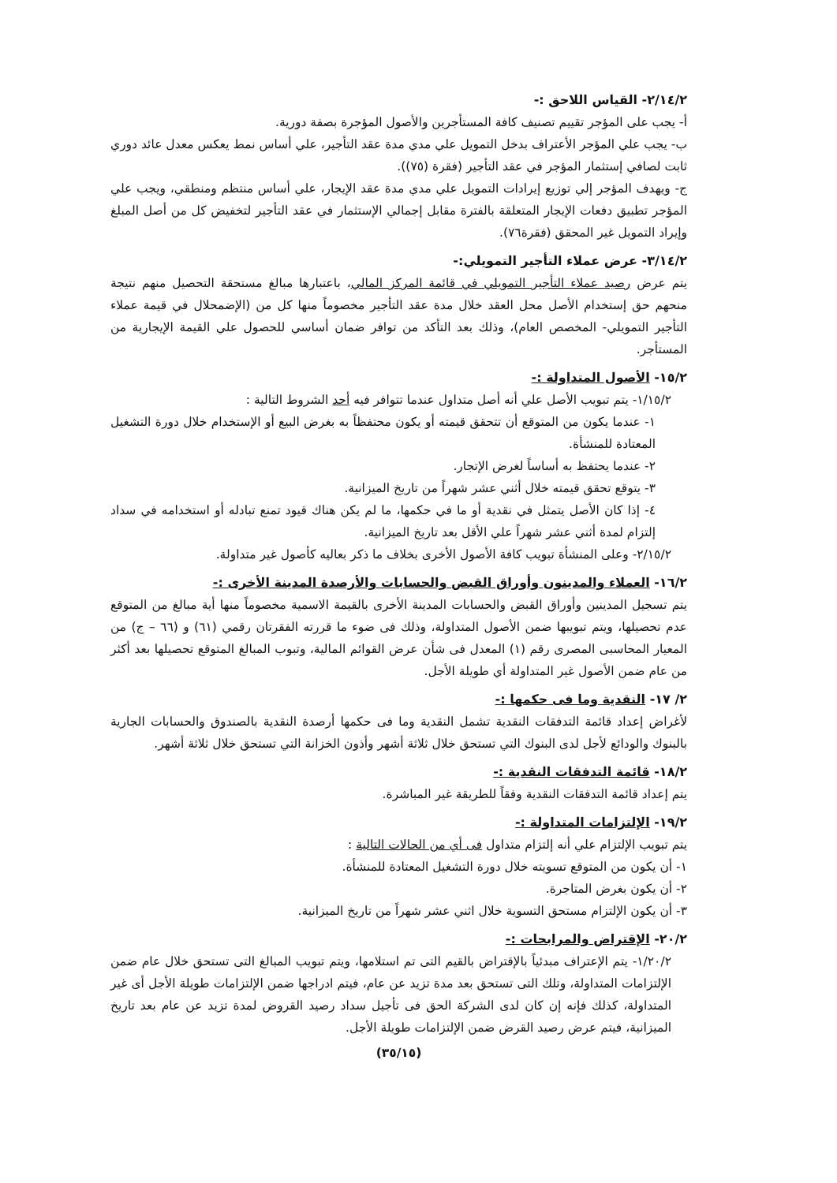٢/١٤/٢- القياس اللاحق :-
أ- يجب على المؤجر تقييم تصنيف كافة المستأجرين والأصول المؤجرة بصفة دورية.
ب- يجب علي المؤجر الأعتراف بدخل التمويل علي مدي مدة عقد التأجير، علي أساس نمط يعكس معدل عائد دوري ثابت لصافي إستثمار المؤجر في عقد التأجير (فقرة (٧٥)).
ج- ويهدف المؤجر إلي توزيع إيرادات التمويل علي مدي مدة عقد الإيجار، علي أساس منتظم ومنطقي، ويجب علي المؤجر تطبيق دفعات الإيجار المتعلقة بالفترة مقابل إجمالي الإستثمار في عقد التأجير لتخفيض كل من أصل المبلغ وإيراد التمويل غير المحقق (فقرة٧٦).
٣/١٤/٢- عرض عملاء التأجير التمويلي:-
يتم عرض رصيد عملاء التأجير التمويلي في قائمة المركز المالي، باعتبارها مبالغ مستحقة التحصيل منهم نتيجة منحهم حق إستخدام الأصل محل العقد خلال مدة عقد التأجير مخصوماً منها كل من (الإضمحلال في قيمة عملاء التأجير التمويلي- المخصص العام)، وذلك بعد التأكد من توافر ضمان أساسي للحصول علي القيمة الإيجارية من المستأجر.
١٥/٢- الأصول المتداولة :-
١/١٥/٢- يتم تبويب الأصل علي أنه أصل متداول عندما تتوافر فيه أحد الشروط التالية :
١- عندما يكون من المتوقع أن تتحقق قيمته أو يكون محتفظاً به بغرض البيع أو الإستخدام خلال دورة التشغيل المعتادة للمنشأة.
٢- عندما يحتفظ به أساساً لغرض الإتجار.
٣- يتوقع تحقق قيمته خلال أثني عشر شهراً من تاريخ الميزانية.
٤- إذا كان الأصل يتمثل في نقدية أو ما في حكمها، ما لم يكن هناك قيود تمنع تبادله أو استخدامه في سداد إلتزام لمدة أثني عشر شهراً علي الأقل بعد تاريخ الميزانية.
٢/١٥/٢- وعلى المنشأة تبويب كافة الأصول الأخرى بخلاف ما ذكر بعاليه كأصول غير متداولة.
١٦/٢- العملاء والمدينون وأوراق القبض والحسابات والأرصدة المدينة الأخرى :-
يتم تسجيل المدينين وأوراق القبض والحسابات المدينة الأخرى بالقيمة الاسمية مخصوماً منها أية مبالغ من المتوقع عدم تحصيلها، ويتم تبويبها ضمن الأصول المتداولة، وذلك فى ضوء ما قررته الفقرتان رقمي (٦١) و (٦٦ – ج) من المعيار المحاسبى المصرى رقم (١) المعدل فى شأن عرض القوائم المالية، وتبوب المبالغ المتوقع تحصيلها بعد أكثر من عام ضمن الأصول غير المتداولة أي طويلة الأجل.
٢/ ١٧- النقدية وما فى حكمها :-
لأغراض إعداد قائمة التدفقات النقدية تشمل النقدية وما فى حكمها أرصدة النقدية بالصندوق والحسابات الجارية بالبنوك والودائع لأجل لدى البنوك التي تستحق خلال ثلاثة أشهر وأذون الخزانة التي تستحق خلال ثلاثة أشهر.
١٨/٢- قائمة التدفقات النقدية :-
يتم إعداد قائمة التدفقات النقدية وفقاً للطريقة غير المباشرة.
١٩/٢- الإلتزامات المتداولة :-
يتم تبويب الإلتزام علي أنه إلتزام متداول فى أي من الحالات التالية :
١- أن يكون من المتوقع تسويته خلال دورة التشغيل المعتادة للمنشأة.
٢- أن يكون بغرض المتاجرة.
٣- أن يكون الإلتزام مستحق التسوية خلال اثني عشر شهراً من تاريخ الميزانية.
٢٠/٢- الإقتراض والمرابحات :-
١/٢٠/٢- يتم الإعتراف مبدئياً بالإقتراض بالقيم التى تم استلامها، ويتم تبويب المبالغ التى تستحق خلال عام ضمن الإلتزامات المتداولة، وتلك التى تستحق بعد مدة تزيد عن عام، فيتم ادراجها ضمن الإلتزامات طويلة الأجل أى غير المتداولة، كذلك فإنه إن كان لدى الشركة الحق فى تأجيل سداد رصيد القروض لمدة تزيد عن عام بعد تاريخ الميزانية، فيتم عرض رصيد القرض ضمن الإلتزامات طويلة الأجل.
(٣٥/١٥)